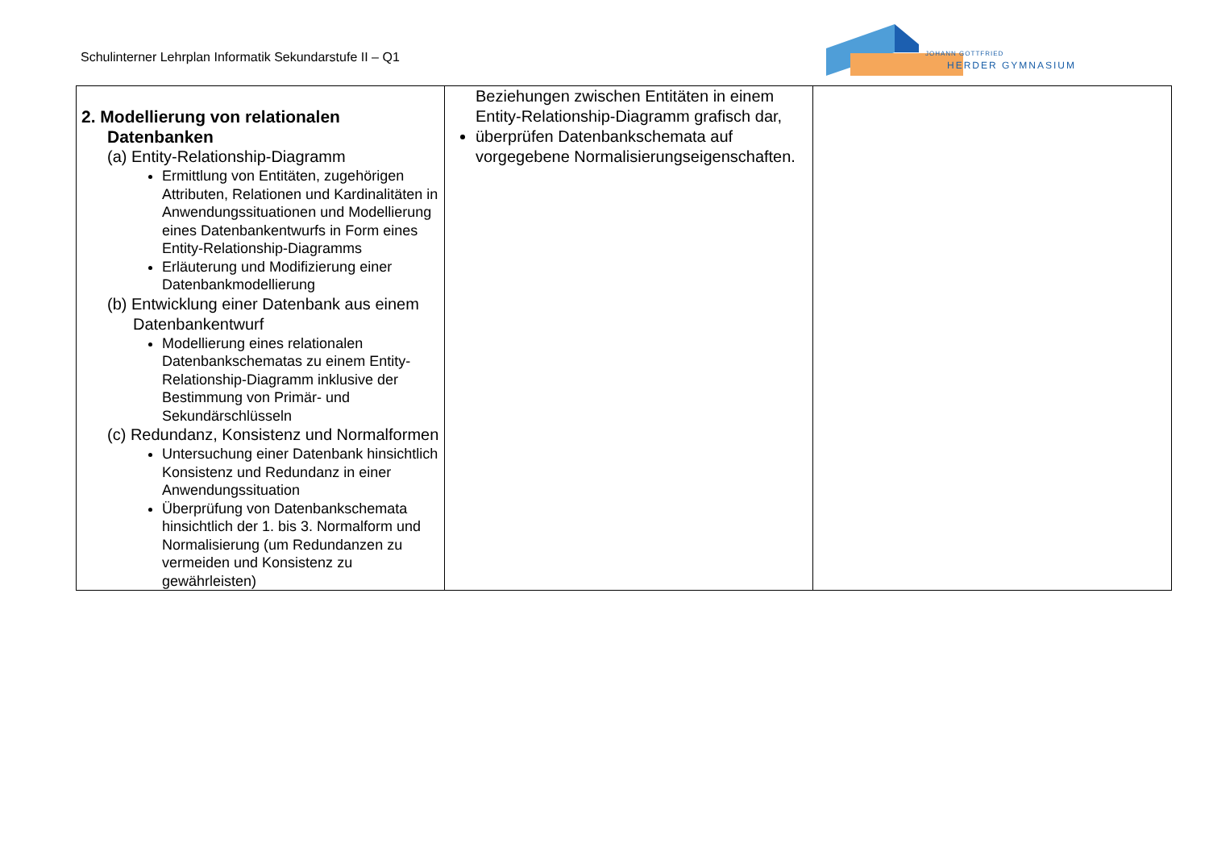Schulinterner Lehrplan Informatik Sekundarstufe II – Q1
JOHANN GOTTFRIED
HERDER GYMNASIUM
| 2. Modellierung von relationalen Datenbanken (a) Entity-Relationship-Diagramm Ermittlung von Entitäten, zugehörigen Attributen, Relationen und Kardinalitäten in Anwendungssituationen und Modellierung eines Datenbankentwurfs in Form eines Entity-Relationship-Diagramms Erläuterung und Modifizierung einer Datenbankmodellierung (b) Entwicklung einer Datenbank aus einem Datenbankentwurf Modellierung eines relationalen Datenbankschematas zu einem Entity-Relationship-Diagramm inklusive der Bestimmung von Primär- und Sekundärschlüsseln (c) Redundanz, Konsistenz und Normalformen Untersuchung einer Datenbank hinsichtlich Konsistenz und Redundanz in einer Anwendungssituation Überprüfung von Datenbankschemata hinsichtlich der 1. bis 3. Normalform und Normalisierung (um Redundanzen zu vermeiden und Konsistenz zu gewährleisten) | Beziehungen zwischen Entitäten in einem Entity-Relationship-Diagramm grafisch dar, überprüfen Datenbankschemata auf vorgegebene Normalisierungseigenschaften. | |